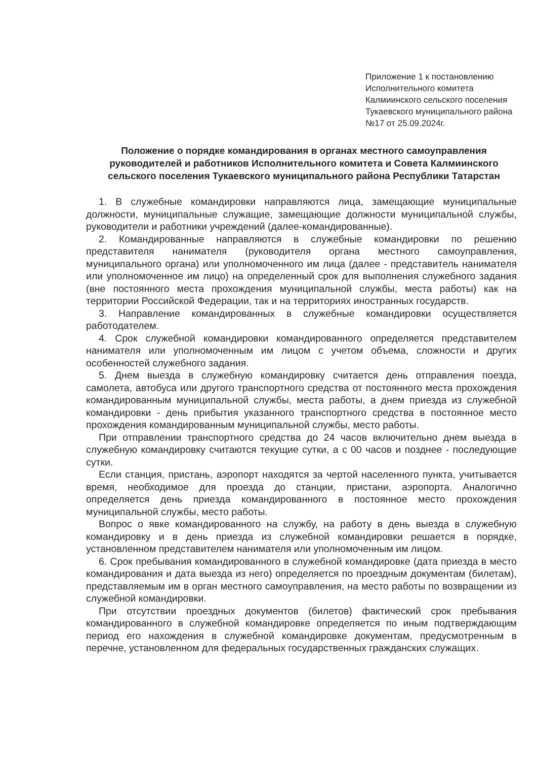Приложение 1 к постановлению Исполнительного комитета Калмиинского сельского поселения Тукаевского муниципального района №17 от 25.09.2024г.
Положение о порядке командирования в органах местного самоуправления руководителей и работников Исполнительного комитета и Совета Калмиинского сельского поселения Тукаевского муниципального района Республики Татарстан
1. В служебные командировки направляются лица, замещающие муниципальные должности, муниципальные служащие, замещающие должности муниципальной службы, руководители и работники учреждений (далее-командированные).
2. Командированные направляются в служебные командировки по решению представителя нанимателя (руководителя органа местного самоуправления, муниципального органа) или уполномоченного им лица (далее - представитель нанимателя или уполномоченное им лицо) на определенный срок для выполнения служебного задания (вне постоянного места прохождения муниципальной службы, места работы) как на территории Российской Федерации, так и на территориях иностранных государств.
3. Направление командированных в служебные командировки осуществляется работодателем.
4. Срок служебной командировки командированного определяется представителем нанимателя или уполномоченным им лицом с учетом объема, сложности и других особенностей служебного задания.
5. Днем выезда в служебную командировку считается день отправления поезда, самолета, автобуса или другого транспортного средства от постоянного места прохождения командированным муниципальной службы, места работы, а днем приезда из служебной командировки - день прибытия указанного транспортного средства в постоянное место прохождения командированным муниципальной службы, место работы.
При отправлении транспортного средства до 24 часов включительно днем выезда в служебную командировку считаются текущие сутки, а с 00 часов и позднее - последующие сутки.
Если станция, пристань, аэропорт находятся за чертой населенного пункта, учитывается время, необходимое для проезда до станции, пристани, аэропорта. Аналогично определяется день приезда командированного в постоянное место прохождения муниципальной службы, место работы.
Вопрос о явке командированного на службу, на работу в день выезда в служебную командировку и в день приезда из служебной командировки решается в порядке, установленном представителем нанимателя или уполномоченным им лицом.
6. Срок пребывания командированного в служебной командировке (дата приезда в место командирования и дата выезда из него) определяется по проездным документам (билетам), представляемым им в орган местного самоуправления, на место работы по возвращении из служебной командировки.
При отсутствии проездных документов (билетов) фактический срок пребывания командированного в служебной командировке определяется по иным подтверждающим период его нахождения в служебной командировке документам, предусмотренным в перечне, установленном для федеральных государственных гражданских служащих.